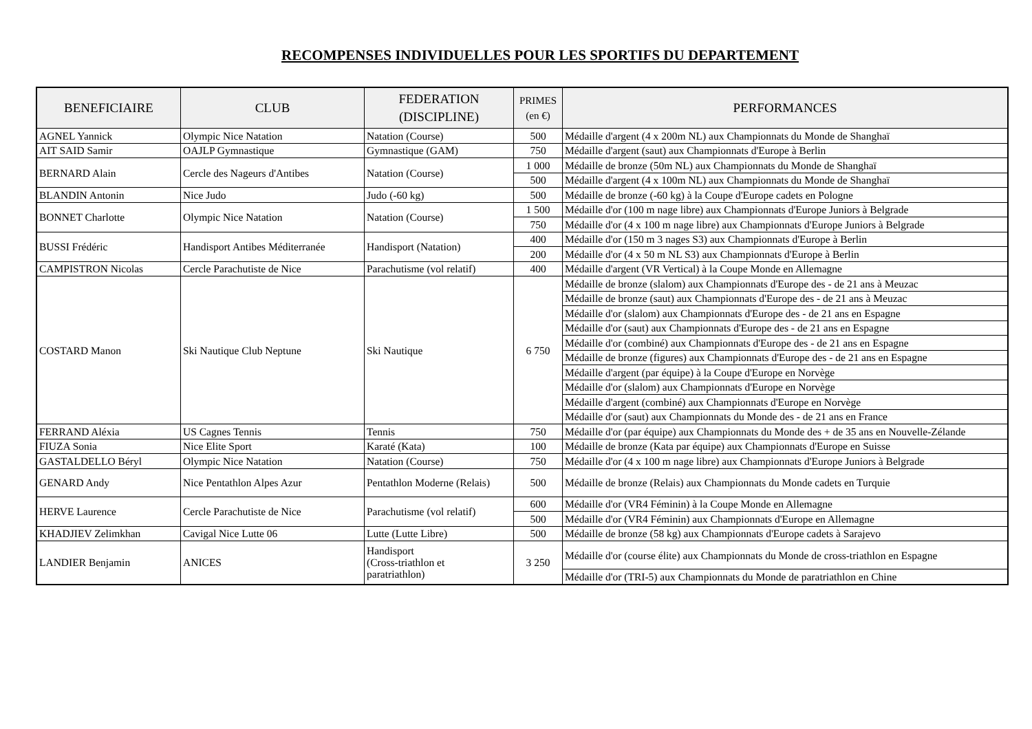RECOMPENSES INDIVIDUELLES POUR LES SPORTIFS DU DEPARTEMENT
| BENEFICIAIRE | CLUB | FEDERATION (DISCIPLINE) | PRIMES (en €) | PERFORMANCES |
| --- | --- | --- | --- | --- |
| AGNEL Yannick | Olympic Nice Natation | Natation (Course) | 500 | Médaille d'argent (4 x 200m NL) aux Championnats du Monde de Shanghaï |
| AIT SAID Samir | OAJLP Gymnastique | Gymnastique (GAM) | 750 | Médaille d'argent (saut) aux Championnats d'Europe à Berlin |
| BERNARD Alain | Cercle des Nageurs d'Antibes | Natation (Course) | 1 000 | Médaille de bronze (50m NL) aux Championnats du Monde de Shanghaï |
| | | | 500 | Médaille d'argent (4 x 100m NL) aux Championnats du Monde de Shanghaï |
| BLANDIN Antonin | Nice Judo | Judo (-60 kg) | 500 | Médaille de bronze (-60 kg) à la Coupe d'Europe cadets en Pologne |
| BONNET Charlotte | Olympic Nice Natation | Natation (Course) | 1 500 | Médaille d'or (100 m nage libre) aux Championnats d'Europe Juniors à Belgrade |
| | | | 750 | Médaille d'or (4 x 100 m nage libre) aux Championnats d'Europe Juniors à Belgrade |
| BUSSI Frédéric | Handisport Antibes Méditerranée | Handisport (Natation) | 400 | Médaille d'or (150 m 3 nages S3) aux Championnats d'Europe à Berlin |
| | | | 200 | Médaille d'or (4 x 50 m NL S3) aux Championnats d'Europe à Berlin |
| CAMPISTRON Nicolas | Cercle Parachutiste de Nice | Parachutisme (vol relatif) | 400 | Médaille d'argent (VR Vertical) à la Coupe Monde en Allemagne |
| COSTARD Manon | Ski Nautique Club Neptune | Ski Nautique | 6 750 | Médaille de bronze (slalom) aux Championnats d'Europe des - de 21 ans à Meuzac |
| | | | | Médaille de bronze (saut) aux Championnats d'Europe des - de 21 ans à Meuzac |
| | | | | Médaille d'or (slalom) aux Championnats d'Europe des - de 21 ans en Espagne |
| | | | | Médaille d'or (saut) aux Championnats d'Europe des - de 21 ans en Espagne |
| | | | | Médaille d'or (combiné) aux Championnats d'Europe des - de 21 ans en Espagne |
| | | | | Médaille de bronze (figures) aux Championnats d'Europe des - de 21 ans en Espagne |
| | | | | Médaille d'argent (par équipe) à la Coupe d'Europe en Norvège |
| | | | | Médaille d'or (slalom) aux Championnats d'Europe en Norvège |
| | | | | Médaille d'argent (combiné) aux Championnats d'Europe en Norvège |
| | | | | Médaille d'or (saut) aux Championnats du Monde des - de 21 ans en France |
| FERRAND Aléxia | US Cagnes Tennis | Tennis | 750 | Médaille d'or (par équipe) aux Championnats du Monde des + de 35 ans en Nouvelle-Zélande |
| FIUZA Sonia | Nice Elite Sport | Karaté (Kata) | 100 | Médaille de bronze (Kata par équipe) aux Championnats d'Europe en Suisse |
| GASTALDELLO Béryl | Olympic Nice Natation | Natation (Course) | 750 | Médaille d'or (4 x 100 m nage libre) aux Championnats d'Europe Juniors à Belgrade |
| GENARD Andy | Nice Pentathlon Alpes Azur | Pentathlon Moderne (Relais) | 500 | Médaille de bronze (Relais) aux Championnats du Monde cadets en Turquie |
| HERVE Laurence | Cercle Parachutiste de Nice | Parachutisme (vol relatif) | 600 | Médaille d'or (VR4 Féminin) à la Coupe Monde en Allemagne |
| | | | 500 | Médaille d'or (VR4 Féminin) aux Championnats d'Europe en Allemagne |
| KHADJIEV Zelimkhan | Cavigal Nice Lutte 06 | Lutte (Lutte Libre) | 500 | Médaille de bronze (58 kg) aux Championnats d'Europe cadets à Sarajevo |
| LANDIER Benjamin | ANICES | Handisport (Cross-triathlon et paratriathlon) | 3 250 | Médaille d'or (course élite) aux Championnats du Monde de cross-triathlon en Espagne |
| | | | | Médaille d'or (TRI-5) aux Championnats du Monde de paratriathlon en Chine |